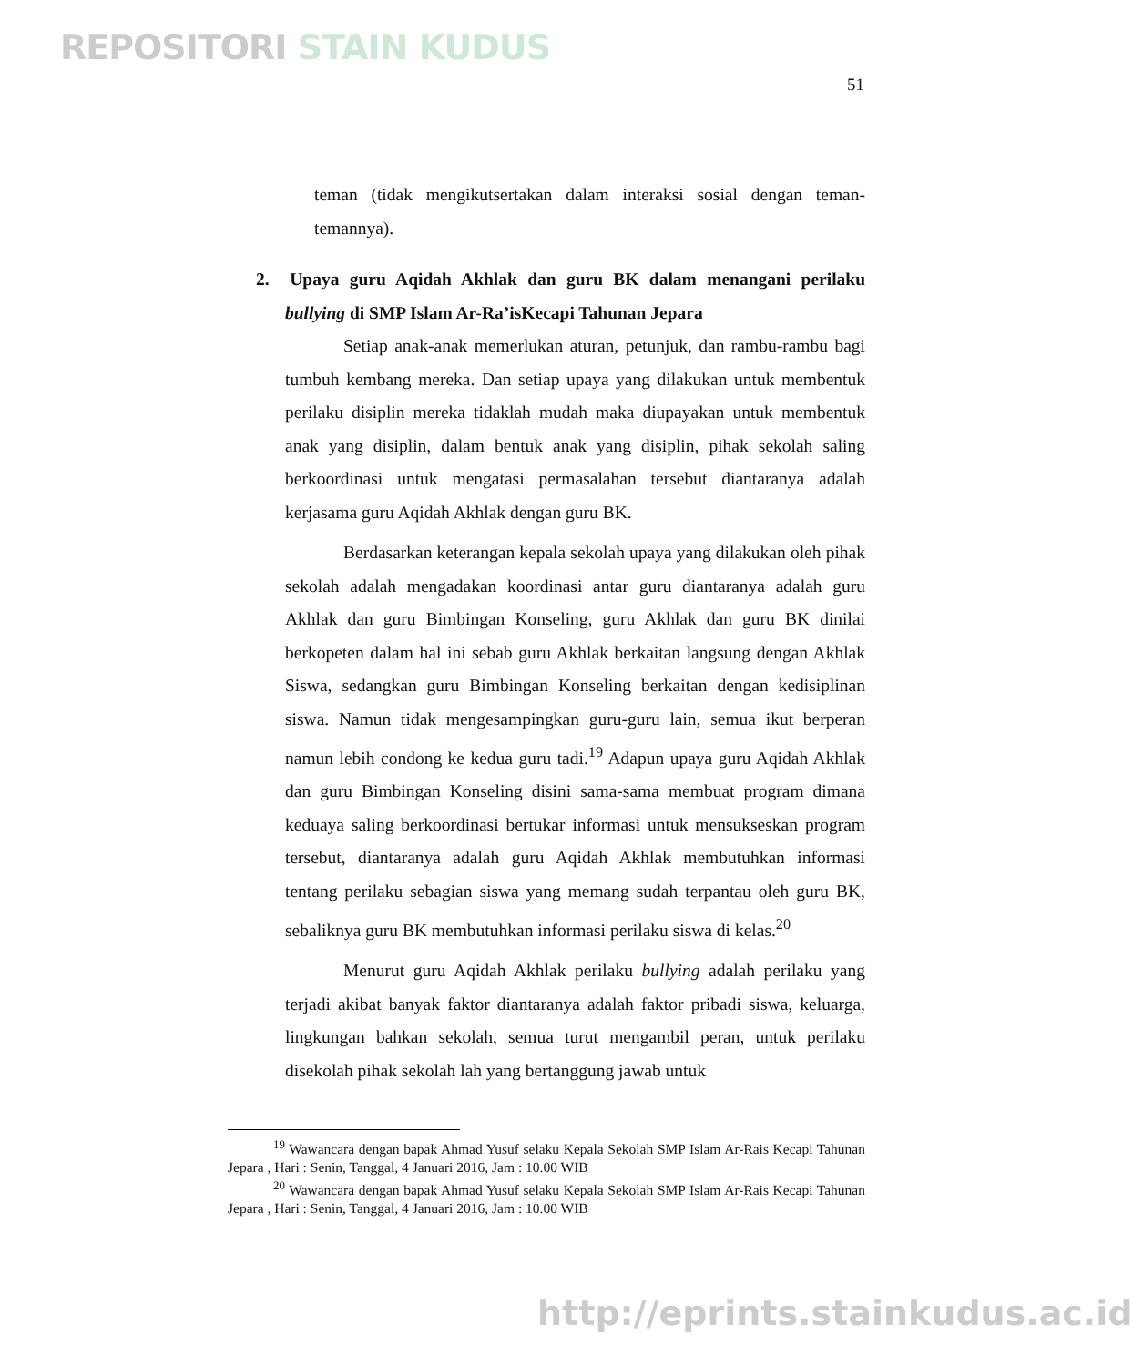REPOSITORI STAIN KUDUS
51
teman (tidak mengikutsertakan dalam interaksi sosial dengan teman-temannya).
2. Upaya guru Aqidah Akhlak dan guru BK dalam menangani perilaku bullying di SMP Islam Ar-Ra’isKecapi Tahunan Jepara
Setiap anak-anak memerlukan aturan, petunjuk, dan rambu-rambu bagi tumbuh kembang mereka. Dan setiap upaya yang dilakukan untuk membentuk perilaku disiplin mereka tidaklah mudah maka diupayakan untuk membentuk anak yang disiplin, dalam bentuk anak yang disiplin, pihak sekolah saling berkoordinasi untuk mengatasi permasalahan tersebut diantaranya adalah kerjasama guru Aqidah Akhlak dengan guru BK.
Berdasarkan keterangan kepala sekolah upaya yang dilakukan oleh pihak sekolah adalah mengadakan koordinasi antar guru diantaranya adalah guru Akhlak dan guru Bimbingan Konseling, guru Akhlak dan guru BK dinilai berkopeten dalam hal ini sebab guru Akhlak berkaitan langsung dengan Akhlak Siswa, sedangkan guru Bimbingan Konseling berkaitan dengan kedisiplinan siswa. Namun tidak mengesampingkan guru-guru lain, semua ikut berperan namun lebih condong ke kedua guru tadi.<sup>19</sup> Adapun upaya guru Aqidah Akhlak dan guru Bimbingan Konseling disini sama-sama membuat program dimana keduaya saling berkoordinasi bertukar informasi untuk mensukseskan program tersebut, diantaranya adalah guru Aqidah Akhlak membutuhkan informasi tentang perilaku sebagian siswa yang memang sudah terpantau oleh guru BK, sebaliknya guru BK membutuhkan informasi perilaku siswa di kelas.<sup>20</sup>
Menurut guru Aqidah Akhlak perilaku bullying adalah perilaku yang terjadi akibat banyak faktor diantaranya adalah faktor pribadi siswa, keluarga, lingkungan bahkan sekolah, semua turut mengambil peran, untuk perilaku disekolah pihak sekolah lah yang bertanggung jawab untuk
<sup>19</sup> Wawancara dengan bapak Ahmad Yusuf selaku Kepala Sekolah SMP Islam Ar-Rais Kecapi Tahunan Jepara , Hari : Senin, Tanggal, 4 Januari 2016, Jam : 10.00 WIB
<sup>20</sup> Wawancara dengan bapak Ahmad Yusuf selaku Kepala Sekolah SMP Islam Ar-Rais Kecapi Tahunan Jepara , Hari : Senin, Tanggal, 4 Januari 2016, Jam : 10.00 WIB
http://eprints.stainkudus.ac.id